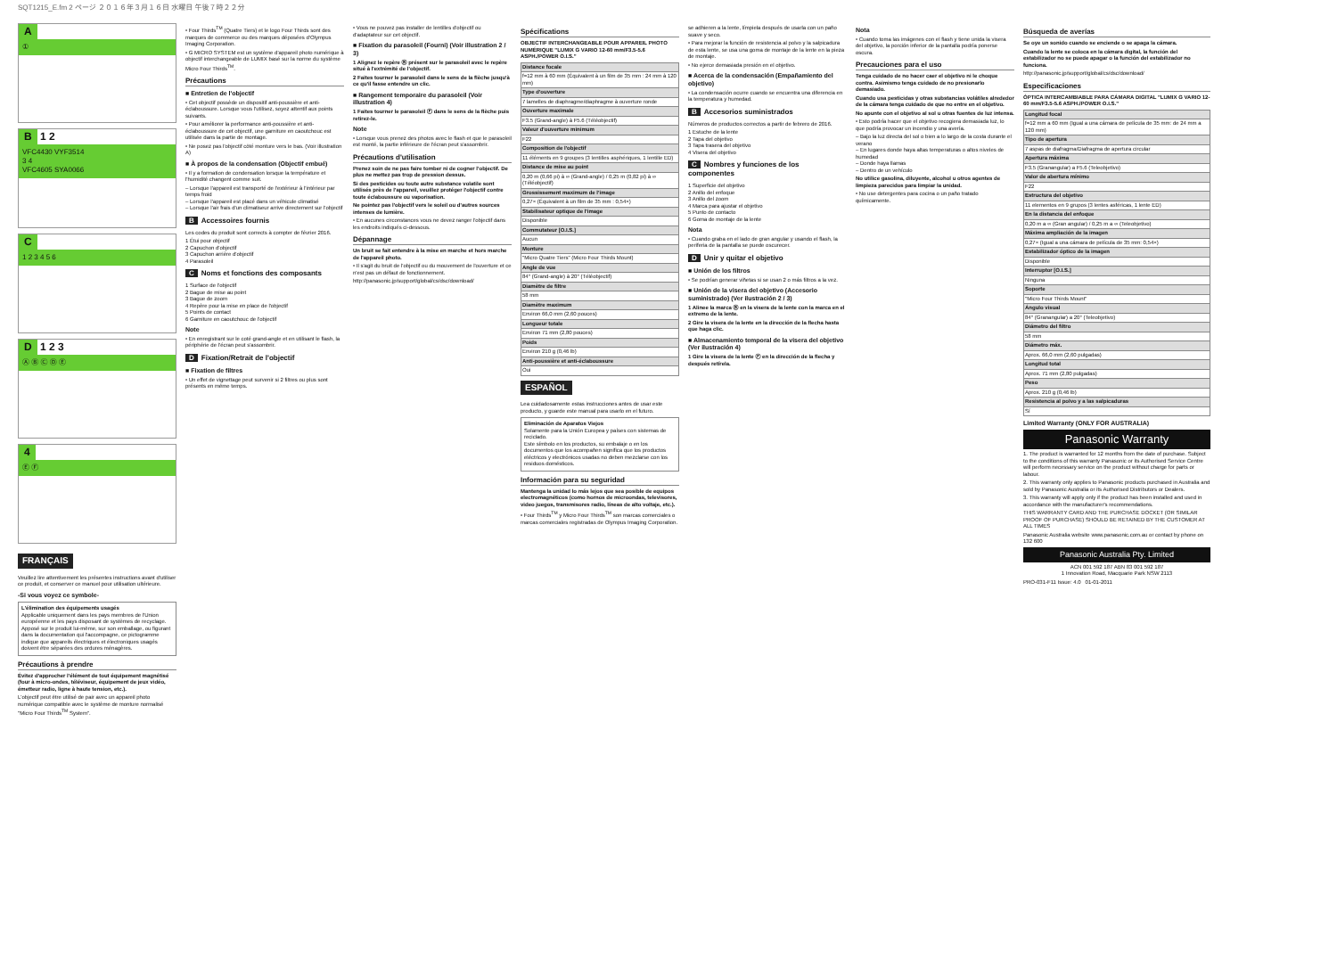SQT1215_E.fm 2 ページ ２０１６年３月１６日 水曜日 午後７時２２分
A
①
B 1 2
VFC4430 VYF3514
3 4
VFC4605 SYA0066
C
1 2 3 4 5 6
D 1 2 3
Ⓐ Ⓑ Ⓒ Ⓓ Ⓔ
4
Ⓔ Ⓕ
FRANÇAIS
Veuillez lire attentivement les présentes instructions avant d'utiliser ce produit, et conserver ce manuel pour utilisation ultérieure.
-Si vous voyez ce symbole-
L'élimination des équipements usagés
Applicable uniquement dans les pays membres de l'Union européenne et les pays disposant de systèmes de recyclage.
Apposé sur le produit lui-même, sur son emballage, ou figurant dans la documentation qui l'accompagne, ce pictogramme indique que appareils électriques et électroniques usagés doivent être séparées des ordures ménagères.
Précautions à prendre
Évitez d'approcher l'élément de tout équipement magnétisé (four à micro-ondes, téléviseur, équipement de jeux vidéo, émetteur radio, ligne à haute tension, etc.).
L'objectif peut être utilisé de pair avec un appareil photo numérique compatible avec le système de monture normalisé "Micro Four Thirds<sup>TM</sup> System".
• Four Thirds<sup>TM</sup> (Quatre Tiers) et le logo Four Thirds sont des marques de commerce ou des marques déposées d'Olympus Imaging Corporation.
• G MICRO SYSTEM est un système d'appareil photo numérique à objectif interchangeable de LUMIX basé sur la norme du système Micro Four Thirds<sup>TM</sup>.
Précautions
■ Entretien de l'objectif
• Cet objectif possède un dispositif anti-poussière et anti-éclaboussure. Lorsque vous l'utilisez, soyez attentif aux points suivants.
• Pour améliorer la performance anti-poussière et anti-éclaboussure de cet objectif, une garniture en caoutchouc est utilisée dans la partie de montage.
• Ne posez pas l'objectif côté monture vers le bas. (Voir illustration A)
■ À propos de la condensation (Objectif embué)
• Il y a formation de condensation lorsque la température et l'humidité changent comme suit.
– Lorsque l'appareil est transporté de l'extérieur à l'intérieur par temps froid
– Lorsque l'appareil est placé dans un véhicule climatisé
– Lorsque l'air frais d'un climatiseur arrive directement sur l'objectif
B Accessoires fournis
Les codes du produit sont corrects à compter de février 2016.
1 Étui pour objectif
2 Capuchon d'objectif
3 Capuchon arrière d'objectif
4 Parasoleil
C Noms et fonctions des composants
1 Surface de l'objectif
2 Bague de mise au point
3 Bague de zoom
4 Repère pour la mise en place de l'objectif
5 Points de contact
6 Garniture en caoutchouc de l'objectif
Note
• En enregistrant sur le coté grand-angle et en utilisant le flash, la périphérie de l'écran peut s'assombrir.
D Fixation/Retrait de l'objectif
■ Fixation de filtres
• Un effet de vignettage peut survenir si 2 filtres ou plus sont présents en même temps.
• Vous ne pouvez pas installer de lentilles d'objectif ou d'adaptateur sur cet objectif.
■ Fixation du parasoleil (Fourni) (Voir illustration 2 / 3)
1 Alignez le repère Ⓑ présent sur le parasoleil avec le repère situé à l'extrémité de l'objectif.
2 Faites tourner le parasoleil dans le sens de la flèche jusqu'à ce qu'il fasse entendre un clic.
■ Rangement temporaire du parasoleil (Voir illustration 4)
1 Faites tourner le parasoleil Ⓕ dans le sens de la flèche puis retirez-le.
Note
• Lorsque vous prenez des photos avec le flash et que le parasoleil est monté, la partie inférieure de l'écran peut s'assombrir.
Précautions d'utilisation
Prenez soin de ne pas faire tomber ni de cogner l'objectif. De plus ne mettez pas trop de pression dessus.
Si des pesticides ou toute autre substance volatile sont utilisés près de l'appareil, veuillez protéger l'objectif contre toute éclaboussure ou vaporisation.
Ne pointez pas l'objectif vers le soleil ou d'autres sources intenses de lumière.
• En aucunes circonstances vous ne devez ranger l'objectif dans les endroits indiqués ci-dessous.
Dépannage
Un bruit se fait entendre à la mise en marche et hors marche de l'appareil photo.
• Il s'agit du bruit de l'objectif ou du mouvement de l'ouverture et ce n'est pas un défaut de fonctionnement.
http://panasonic.jp/support/global/cs/dsc/download/
Spécifications
OBJECTIF INTERCHANGEABLE POUR APPAREIL PHOTO NUMÉRIQUE "LUMIX G VARIO 12-60 mm/F3.5-5.6 ASPH./POWER O.I.S."
| Distance focale |
| --- |
| f=12 mm à 60 mm (Équivalent à un film de 35 mm : 24 mm à 120 mm) |
| Type d'ouverture |
| 7 lamelles de diaphragme/diaphragme à ouverture ronde |
| Ouverture maximale |
| F3.5 (Grand-angle) à F5.6 (Téléobjectif) |
| Valeur d'ouverture minimum |
| F22 |
| Composition de l'objectif |
| 11 éléments en 9 groupes (3 lentilles asphériques, 1 lentille ED) |
| Distance de mise au point |
| 0,20 m (0,66 pi) à ∞ (Grand-angle) / 0,25 m (0,82 pi) à ∞ (Téléobjectif) |
| Grossissement maximum de l'image |
| 0,27× (Équivalent à un film de 35 mm : 0,54×) |
| Stabilisateur optique de l'image |
| Disponible |
| Commutateur [O.I.S.] |
| Aucun |
| Monture |
| "Micro Quatre Tiers" (Micro Four Thirds Mount) |
| Angle de vue |
| 84° (Grand-angle) à 20° (Téléobjectif) |
| Diamètre de filtre |
| 58 mm |
| Diamètre maximum |
| Environ 66,0 mm (2,60 pouces) |
| Longueur totale |
| Environ 71 mm (2,80 pouces) |
| Poids |
| Environ 210 g (0,46 lb) |
| Anti-poussière et anti-éclaboussure |
| Oui |
ESPAÑOL
Lea cuidadosamente estas instrucciones antes de usar este producto, y guarde este manual para usarlo en el futuro.
Eliminación de Aparatos Viejos
Solamente para la Unión Europea y países con sistemas de reciclado.
Este símbolo en los productos, su embalaje o en los documentos que los acompañen significa que los productos eléctricos y electrónicos usadas no deben mezclarse con los residuos domésticos.
Información para su seguridad
Mantenga la unidad lo más lejos que sea posible de equipos electromagnéticos (como hornos de microondas, televisores, video juegos, transmisores radio, líneas de alto voltaje, etc.).
• Four Thirds<sup>TM</sup> y Micro Four Thirds<sup>TM</sup> son marcas comerciales o marcas comerciales registradas de Olympus Imaging Corporation.
se adhieren a la lente, límpiela después de usarla con un paño suave y seco.
• Para mejorar la función de resistencia al polvo y la salpicadura de esta lente, se usa una goma de montaje de la lente en la pieza de montaje.
• No ejerce demasiada presión en el objetivo.
■ Acerca de la condensación (Empañamiento del objetivo)
• La condensación ocurre cuando se encuentra una diferencia en la temperatura y humedad.
B Accesorios suministrados
Números de productos correctos a partir de febrero de 2016.
1 Estuche de la lente
2 Tapa del objetivo
3 Tapa trasera del objetivo
4 Visera del objetivo
C Nombres y funciones de los componentes
1 Superficie del objetivo
2 Anillo del enfoque
3 Anillo del zoom
4 Marca para ajustar el objetivo
5 Punto de contacto
6 Goma de montaje de la lente
Nota
• Cuando graba en el lado de gran angular y usando el flash, la periferia de la pantalla se puede oscurecer.
D Unir y quitar el objetivo
■ Unión de los filtros
• Se podrían generar viñetas si se usan 2 o más filtros a la vez.
■ Unión de la visera del objetivo (Accesorio suministrado) (Ver ilustración 2 / 3)
1 Alinee la marca Ⓑ en la visera de la lente con la marca en el extremo de la lente.
2 Gire la visera de la lente en la dirección de la flecha hasta que haga clic.
■ Almacenamiento temporal de la visera del objetivo (Ver ilustración 4)
1 Gire la visera de la lente Ⓕ en la dirección de la flecha y después retírela.
Nota
• Cuando toma las imágenes con el flash y tiene unida la visera del objetivo, la porción inferior de la pantalla podría ponerse oscura.
Precauciones para el uso
Tenga cuidado de no hacer caer el objetivo ni le choque contra. Asimismo tenga cuidado de no presionarlo demasiado.
Cuando usa pesticidas y otras substancias volátiles alrededor de la cámara tenga cuidado de que no entre en el objetivo.
No apunte con el objetivo al sol u otras fuentes de luz intensa.
• Esto podría hacer que el objetivo recogiera demasiada luz, lo que podría provocar un incendio y una avería.
– Bajo la luz directa del sol o bien a lo largo de la costa durante el verano
– En lugares donde haya altas temperaturas o altos niveles de humedad
– Donde haya llamas
– Dentro de un vehículo
No utilice gasolina, diluyente, alcohol u otros agentes de limpieza parecidos para limpiar la unidad.
• No use detergentes para cocina o un paño tratado químicamente.
Búsqueda de averías
Se oye un sonido cuando se enciende o se apaga la cámara.
Cuando la lente se coloca en la cámara digital, la función del estabilizador no se puede apagar o la función del estabilizador no funciona.
http://panasonic.jp/support/global/cs/dsc/download/
Especificaciones
ÓPTICA INTERCAMBIABLE PARA CÁMARA DIGITAL "LUMIX G VARIO 12-60 mm/F3.5-5.6 ASPH./POWER O.I.S."
| Longitud focal |
| --- |
| f=12 mm a 60 mm (Igual a una cámara de película de 35 mm: de 24 mm a 120 mm) |
| Tipo de apertura |
| 7 aspas de diafragma/Diafragma de apertura circular |
| Apertura máxima |
| F3.5 (Granangular) a F5.6 (Teleobjetivo) |
| Valor de abertura mínimo |
| F22 |
| Estructura del objetivo |
| 11 elementos en 9 grupos (3 lentes asféricas, 1 lente ED) |
| En la distancia del enfoque |
| 0,20 m a ∞ (Gran angular) / 0,25 m a ∞ (Teleobjetivo) |
| Máxima ampliación de la imagen |
| 0,27× (Igual a una cámara de película de 35 mm: 0,54×) |
| Estabilizador óptico de la imagen |
| Disponible |
| Interruptor [O.I.S.] |
| Ninguna |
| Soporte |
| "Micro Four Thirds Mount" |
| Ángulo visual |
| 84° (Granangular) a 20° (Teleobjetivo) |
| Diámetro del filtro |
| 58 mm |
| Diámetro máx. |
| Aprox. 66,0 mm (2,60 pulgadas) |
| Longitud total |
| Aprox. 71 mm (2,80 pulgadas) |
| Peso |
| Aprox. 210 g (0,46 lb) |
| Resistencia al polvo y a las salpicaduras |
| Sí |
Limited Warranty (ONLY FOR AUSTRALIA)
Panasonic Warranty
1. The product is warranted for 12 months from the date of purchase. Subject to the conditions of this warranty Panasonic or its Authorised Service Centre will perform necessary service on the product without charge for parts or labour.
2. This warranty only applies to Panasonic products purchased in Australia and sold by Panasonic Australia or its Authorised Distributors or Dealers.
3. This warranty will apply only if the product has been installed and used in accordance with the manufacturer's recommendations.
THIS WARRANTY CARD AND THE PURCHASE DOCKET (OR SIMILAR PROOF OF PURCHASE) SHOULD BE RETAINED BY THE CUSTOMER AT ALL TIMES
Panasonic Australia website www.panasonic.com.au or contact by phone on 132 600
Panasonic Australia Pty. Limited
ACN 001 592 187 ABN 83 001 592 187
1 Innovation Road, Macquarie Park NSW 2113
PRO-031-F11 Issue: 4.0 01-01-2011